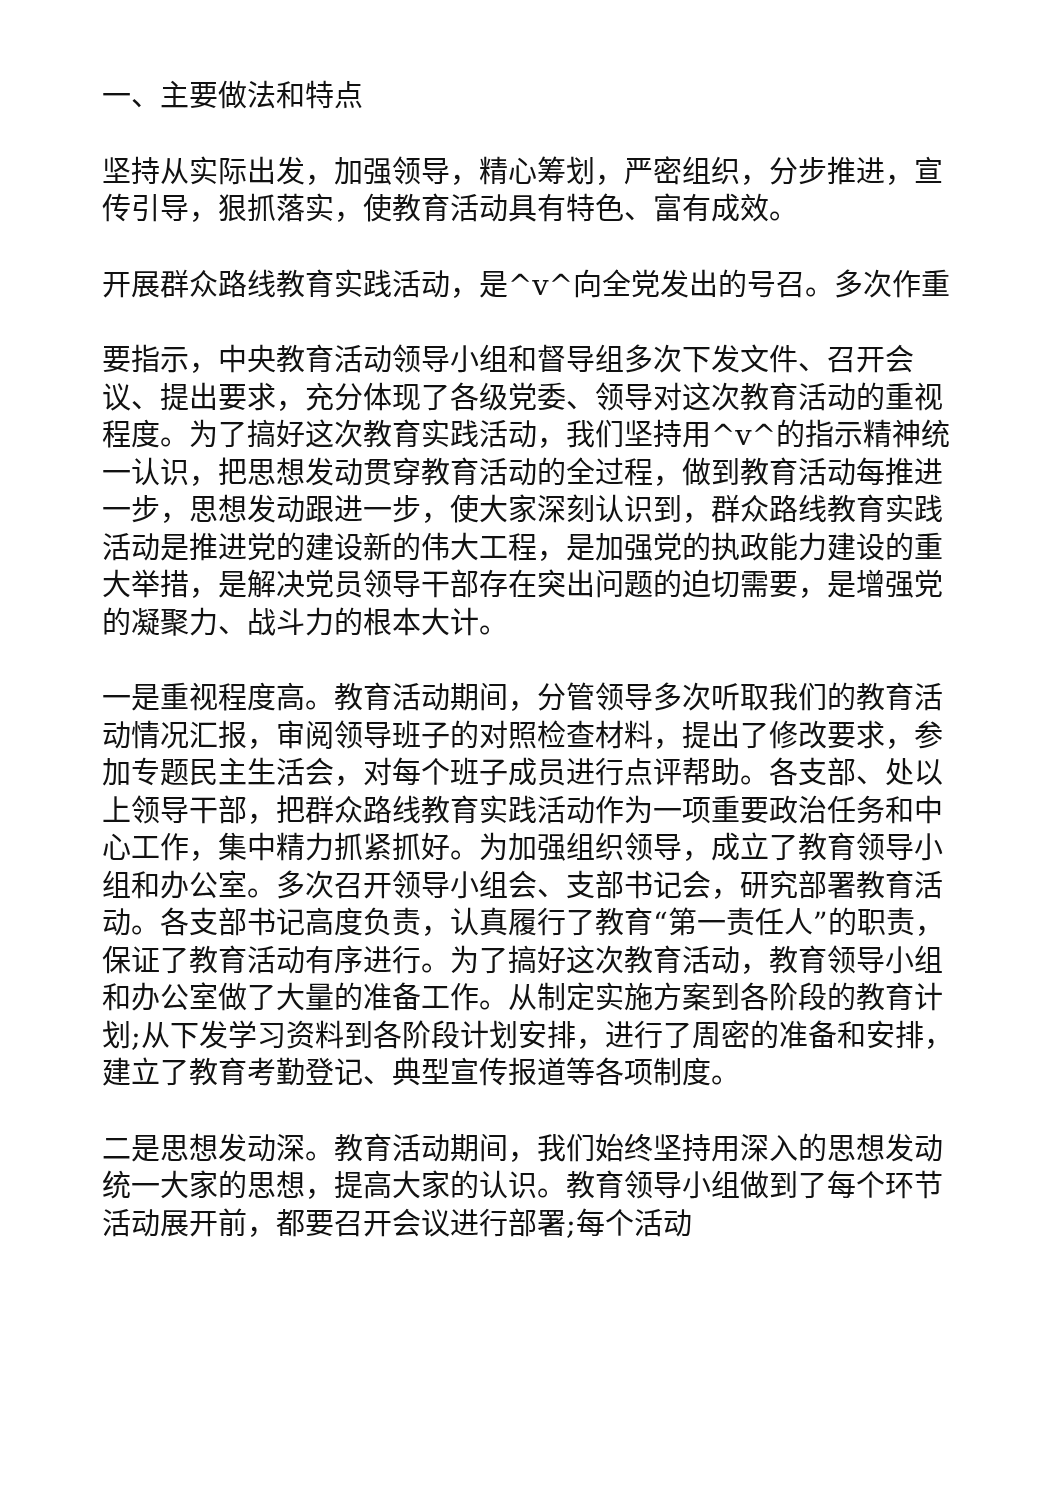一、主要做法和特点
坚持从实际出发，加强领导，精心筹划，严密组织，分步推进，宣传引导，狠抓落实，使教育活动具有特色、富有成效。
开展群众路线教育实践活动，是^v^向全党发出的号召。多次作重
要指示，中央教育活动领导小组和督导组多次下发文件、召开会议、提出要求，充分体现了各级党委、领导对这次教育活动的重视程度。为了搞好这次教育实践活动，我们坚持用^v^的指示精神统一认识，把思想发动贯穿教育活动的全过程，做到教育活动每推进一步，思想发动跟进一步，使大家深刻认识到，群众路线教育实践活动是推进党的建设新的伟大工程，是加强党的执政能力建设的重大举措，是解决党员领导干部存在突出问题的迫切需要，是增强党的凝聚力、战斗力的根本大计。
一是重视程度高。教育活动期间，分管领导多次听取我们的教育活动情况汇报，审阅领导班子的对照检查材料，提出了修改要求，参加专题民主生活会，对每个班子成员进行点评帮助。各支部、处以上领导干部，把群众路线教育实践活动作为一项重要政治任务和中心工作，集中精力抓紧抓好。为加强组织领导，成立了教育领导小组和办公室。多次召开领导小组会、支部书记会，研究部署教育活动。各支部书记高度负责，认真履行了教育“第一责任人”的职责，保证了教育活动有序进行。为了搞好这次教育活动，教育领导小组和办公室做了大量的准备工作。从制定实施方案到各阶段的教育计划;从下发学习资料到各阶段计划安排，进行了周密的准备和安排，建立了教育考勤登记、典型宣传报道等各项制度。
二是思想发动深。教育活动期间，我们始终坚持用深入的思想发动统一大家的思想，提高大家的认识。教育领导小组做到了每个环节活动展开前，都要召开会议进行部署;每个活动